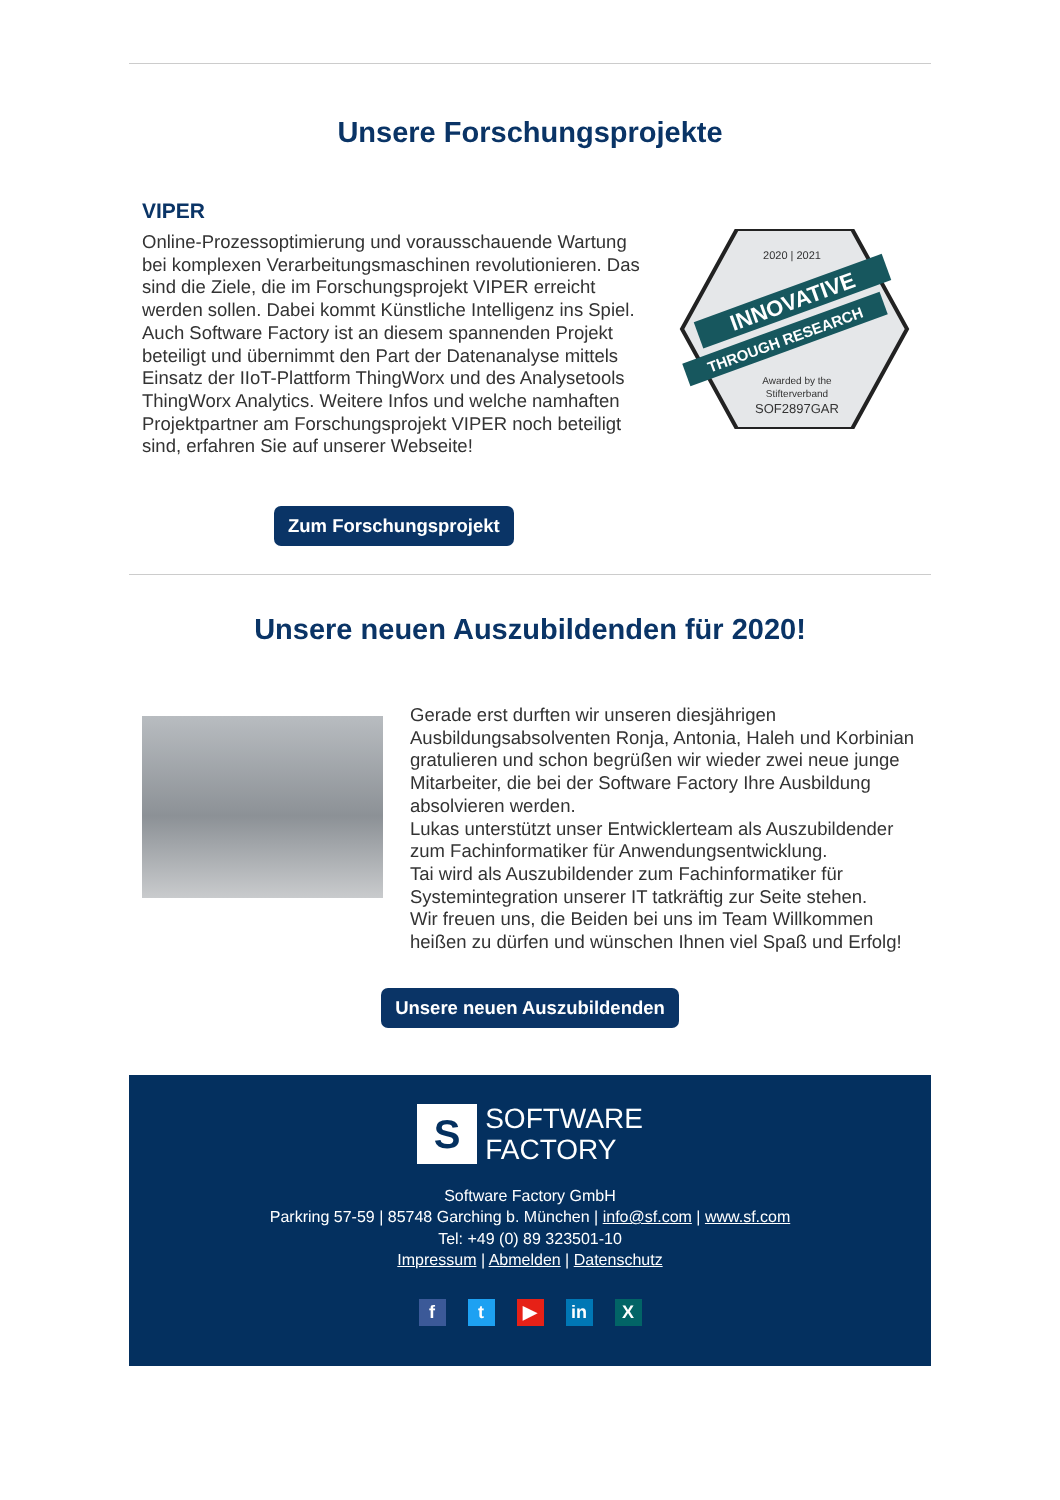Unsere Forschungsprojekte
VIPER
Online-Prozessoptimierung und vorausschauende Wartung bei komplexen Verarbeitungsmaschinen revolutionieren. Das sind die Ziele, die im Forschungsprojekt VIPER erreicht werden sollen. Dabei kommt Künstliche Intelligenz ins Spiel. Auch Software Factory ist an diesem spannenden Projekt beteiligt und übernimmt den Part der Datenanalyse mittels Einsatz der IIoT-Plattform ThingWorx und des Analysetools ThingWorx Analytics. Weitere Infos und welche namhaften Projektpartner am Forschungsprojekt VIPER noch beteiligt sind, erfahren Sie auf unserer Webseite!
2020 | 2021
INNOVATIVE
THROUGH RESEARCH
Awarded by the
Stifterverband
SOF2897GAR
Zum Forschungsprojekt
Unsere neuen Auszubildenden für 2020!
Gerade erst durften wir unseren diesjährigen Ausbildungsabsolventen Ronja, Antonia, Haleh und Korbinian gratulieren und schon begrüßen wir wieder zwei neue junge Mitarbeiter, die bei der Software Factory Ihre Ausbildung absolvieren werden.
Lukas unterstützt unser Entwicklerteam als Auszubildender zum Fachinformatiker für Anwendungsentwicklung.
Tai wird als Auszubildender zum Fachinformatiker für Systemintegration unserer IT tatkräftig zur Seite stehen.
Wir freuen uns, die Beiden bei uns im Team Willkommen heißen zu dürfen und wünschen Ihnen viel Spaß und Erfolg!
Unsere neuen Auszubildenden
S
SOFTWARE
FACTORY
Software Factory GmbH
Parkring 57-59 | 85748 Garching b. München | info@sf.com | www.sf.com
Tel: +49 (0) 89 323501-10
Impressum | Abmelden | Datenschutz
ft ▶ in X